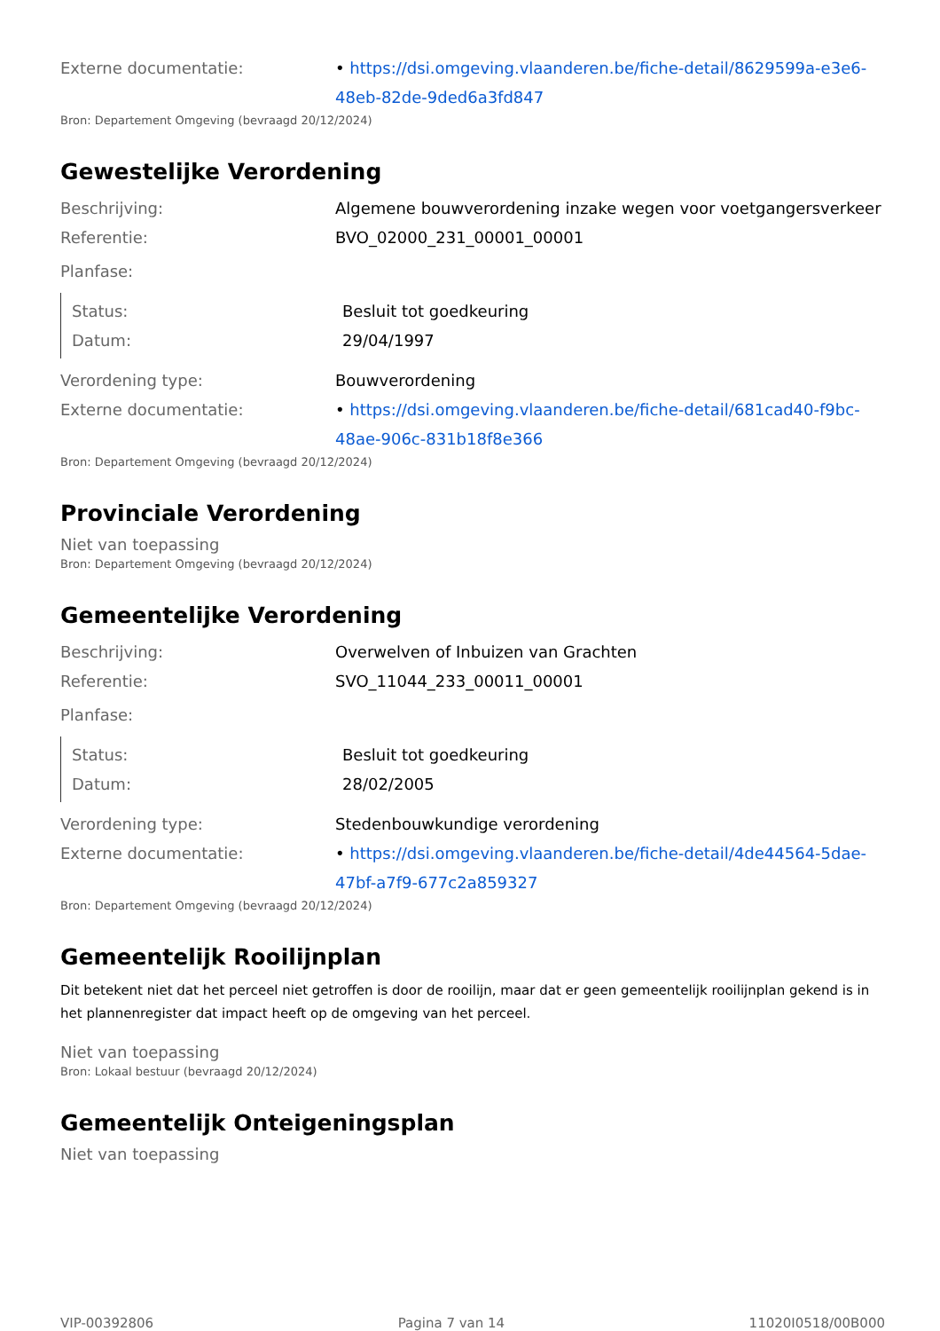Externe documentatie: • https://dsi.omgeving.vlaanderen.be/fiche-detail/8629599a-e3e6-48eb-82de-9ded6a3fd847
Bron: Departement Omgeving (bevraagd 20/12/2024)
Gewestelijke Verordening
Beschrijving: Algemene bouwverordening inzake wegen voor voetgangersverkeer
Referentie: BVO_02000_231_00001_00001
Planfase:
Status: Besluit tot goedkeuring
Datum: 29/04/1997
Verordening type: Bouwverordening
Externe documentatie: • https://dsi.omgeving.vlaanderen.be/fiche-detail/681cad40-f9bc-48ae-906c-831b18f8e366
Bron: Departement Omgeving (bevraagd 20/12/2024)
Provinciale Verordening
Niet van toepassing
Bron: Departement Omgeving (bevraagd 20/12/2024)
Gemeentelijke Verordening
Beschrijving: Overwelven of Inbuizen van Grachten
Referentie: SVO_11044_233_00011_00001
Planfase:
Status: Besluit tot goedkeuring
Datum: 28/02/2005
Verordening type: Stedenbouwkundige verordening
Externe documentatie: • https://dsi.omgeving.vlaanderen.be/fiche-detail/4de44564-5dae-47bf-a7f9-677c2a859327
Bron: Departement Omgeving (bevraagd 20/12/2024)
Gemeentelijk Rooilijnplan
Dit betekent niet dat het perceel niet getroffen is door de rooilijn, maar dat er geen gemeentelijk rooilijnplan gekend is in het plannenregister dat impact heeft op de omgeving van het perceel.
Niet van toepassing
Bron: Lokaal bestuur (bevraagd 20/12/2024)
Gemeentelijk Onteigeningsplan
Niet van toepassing
VIP-00392806 Pagina 7 van 14 11020I0518/00B000